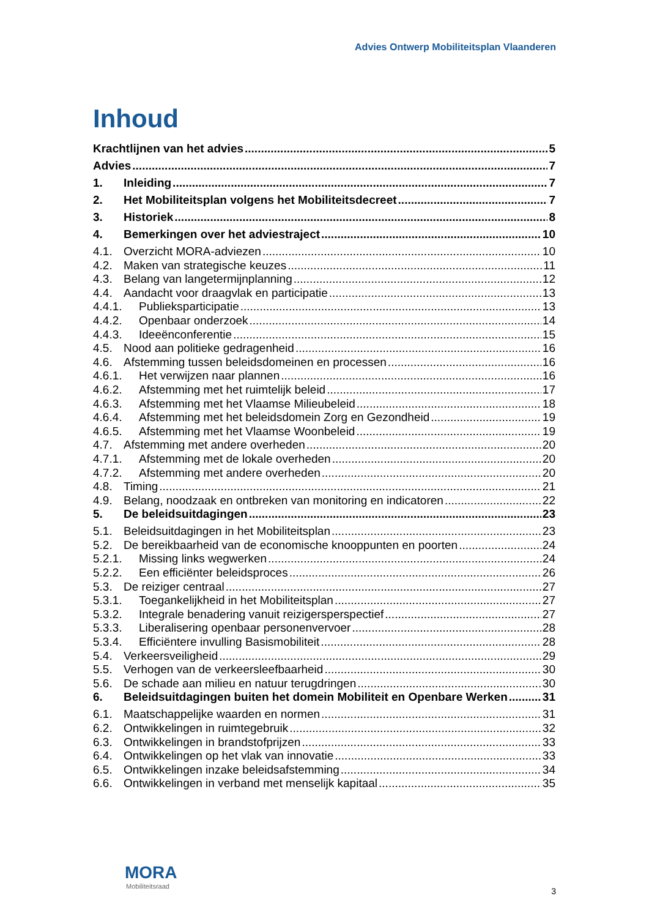Advies Ontwerp Mobiliteitsplan Vlaanderen
Inhoud
Krachtlijnen van het advies 5
Advies 7
1. Inleiding 7
2. Het Mobiliteitsplan volgens het Mobiliteitsdecreet 7
3. Historiek 8
4. Bemerkingen over het adviestraject 10
4.1. Overzicht MORA-adviezen 10
4.2. Maken van strategische keuzes 11
4.3. Belang van langetermijnplanning 12
4.4. Aandacht voor draagvlak en participatie 13
4.4.1. Publieksparticipatie 13
4.4.2. Openbaar onderzoek 14
4.4.3. Ideeënconferentie 15
4.5. Nood aan politieke gedragenheid 16
4.6. Afstemming tussen beleidsdomeinen en processen 16
4.6.1. Het verwijzen naar plannen 16
4.6.2. Afstemming met het ruimtelijk beleid 17
4.6.3. Afstemming met het Vlaamse Milieubeleid 18
4.6.4. Afstemming met het beleidsdomein Zorg en Gezondheid 19
4.6.5. Afstemming met het Vlaamse Woonbeleid 19
4.7. Afstemming met andere overheden 20
4.7.1. Afstemming met de lokale overheden 20
4.7.2. Afstemming met andere overheden 20
4.8. Timing 21
4.9. Belang, noodzaak en ontbreken van monitoring en indicatoren 22
5. De beleidsuitdagingen 23
5.1. Beleidsuitdagingen in het Mobiliteitsplan 23
5.2. De bereikbaarheid van de economische knooppunten en poorten 24
5.2.1. Missing links wegwerken 24
5.2.2. Een efficiënter beleidsproces 26
5.3. De reiziger centraal 27
5.3.1. Toegankelijkheid in het Mobiliteitsplan 27
5.3.2. Integrale benadering vanuit reizigersperspectief 27
5.3.3. Liberalisering openbaar personenvervoer 28
5.3.4. Efficiëntere invulling Basismobiliteit 28
5.4. Verkeersveiligheid 29
5.5. Verhogen van de verkeersleefbaarheid 30
5.6. De schade aan milieu en natuur terugdringen 30
6. Beleidsuitdagingen buiten het domein Mobiliteit en Openbare Werken 31
6.1. Maatschappelijke waarden en normen 31
6.2. Ontwikkelingen in ruimtegebruik 32
6.3. Ontwikkelingen in brandstofprijzen 33
6.4. Ontwikkelingen op het vlak van innovatie 33
6.5. Ontwikkelingen inzake beleidsafstemming 34
6.6. Ontwikkelingen in verband met menselijk kapitaal 35
MORA
Mobiliteitsraad
3